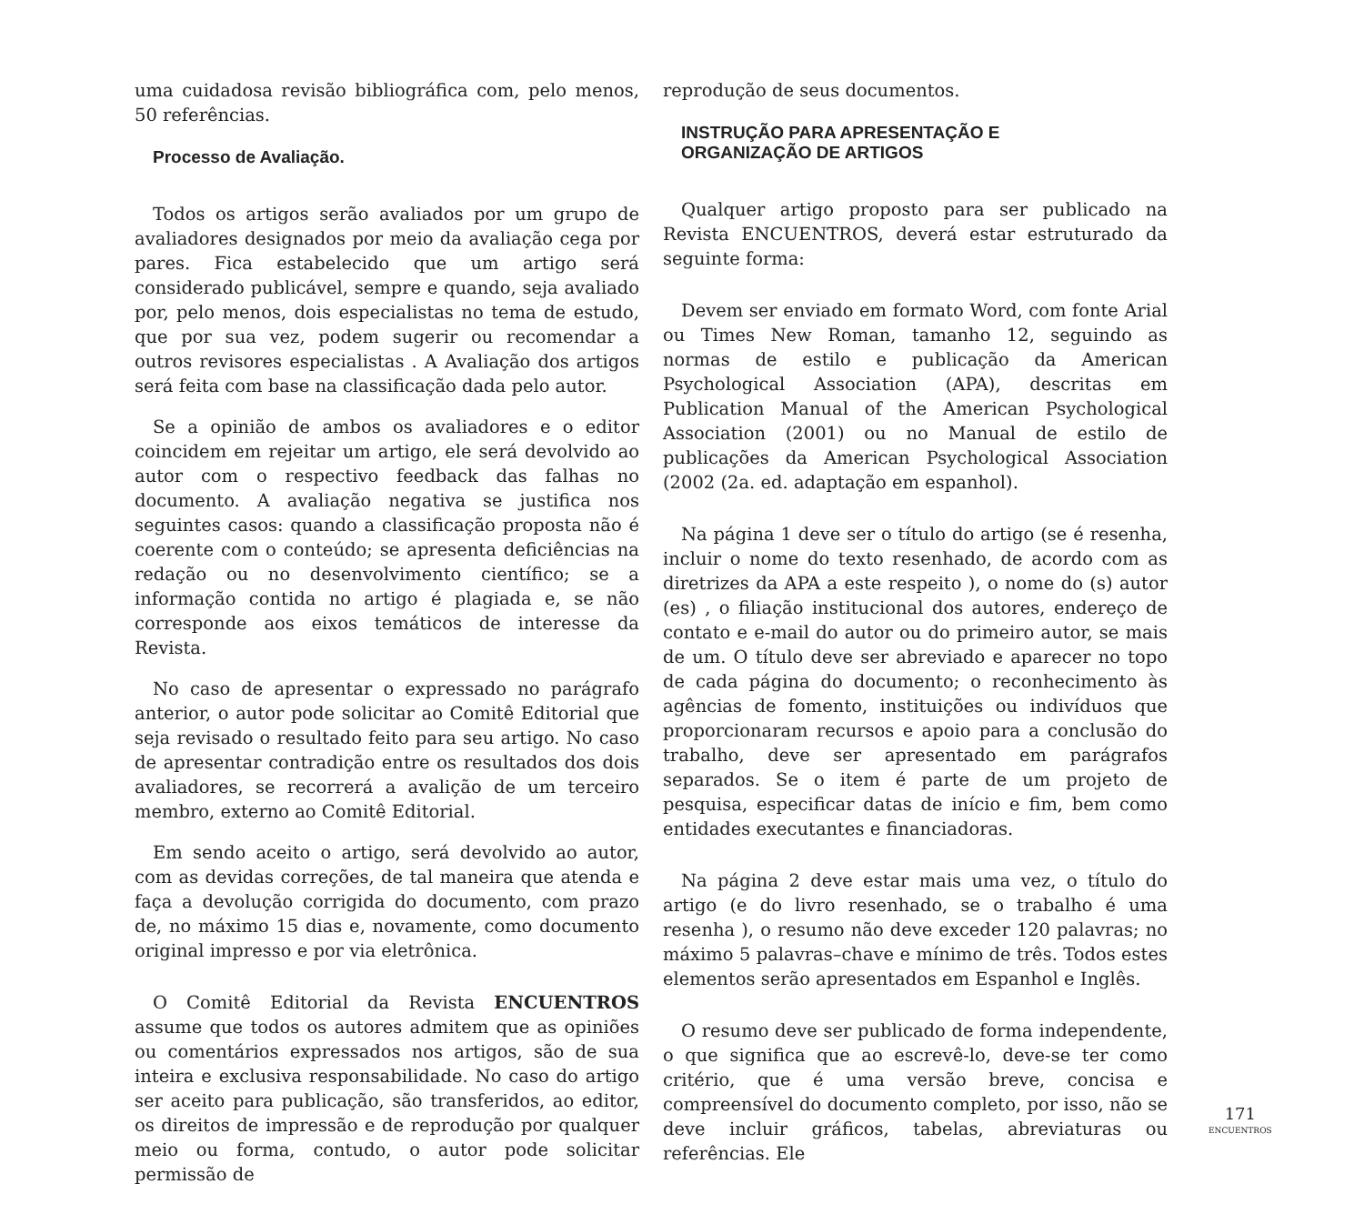uma cuidadosa revisão bibliográfica com, pelo menos, 50 referências.
Processo de Avaliação.
Todos os artigos serão avaliados por um grupo de avaliadores designados por meio da avaliação cega por pares. Fica estabelecido que um artigo será considerado publicável, sempre e quando, seja avaliado por, pelo menos, dois especialistas no tema de estudo, que por sua vez, podem sugerir ou recomendar a outros revisores especialistas . A Avaliação dos artigos será feita com base na classificação dada pelo autor.
Se a opinião de ambos os avaliadores e o editor coincidem em rejeitar um artigo, ele será devolvido ao autor com o respectivo feedback das falhas no documento. A avaliação negativa se justifica nos seguintes casos: quando a classificação proposta não é coerente com o conteúdo; se apresenta deficiências na redação ou no desenvolvimento científico; se a informação contida no artigo é plagiada e, se não corresponde aos eixos temáticos de interesse da Revista.
No caso de apresentar o expressado no parágrafo anterior, o autor pode solicitar ao Comitê Editorial que seja revisado o resultado feito para seu artigo. No caso de apresentar contradição entre os resultados dos dois avaliadores, se recorrerá a avalição de um terceiro membro, externo ao Comitê Editorial.
Em sendo aceito o artigo, será devolvido ao autor, com as devidas correções, de tal maneira que atenda e faça a devolução corrigida do documento, com prazo de, no máximo 15 dias e, novamente, como documento original impresso e por via eletrônica.
O Comitê Editorial da Revista ENCUENTROS assume que todos os autores admitem que as opiniões ou comentários expressados nos artigos, são de sua inteira e exclusiva responsabilidade. No caso do artigo ser aceito para publicação, são transferidos, ao editor, os direitos de impressão e de reprodução por qualquer meio ou forma, contudo, o autor pode solicitar permissão de
reprodução de seus documentos.
INSTRUÇÃO PARA APRESENTAÇÃO E
ORGANIZAÇÃO DE ARTIGOS
Qualquer artigo proposto para ser publicado na Revista ENCUENTROS, deverá estar estruturado da seguinte forma:
Devem ser enviado em formato Word, com fonte Arial ou Times New Roman, tamanho 12, seguindo as normas de estilo e publicação da American Psychological Association (APA), descritas em Publication Manual of the American Psychological Association (2001) ou no Manual de estilo de publicações da American Psychological Association (2002 (2a. ed. adaptação em espanhol).
Na página 1 deve ser o título do artigo (se é resenha, incluir o nome do texto resenhado, de acordo com as diretrizes da APA a este respeito ), o nome do (s) autor (es) , o filiação institucional dos autores, endereço de contato e e-mail do autor ou do primeiro autor, se mais de um. O título deve ser abreviado e aparecer no topo de cada página do documento; o reconhecimento às agências de fomento, instituições ou indivíduos que proporcionaram recursos e apoio para a conclusão do trabalho, deve ser apresentado em parágrafos separados. Se o item é parte de um projeto de pesquisa, especificar datas de início e fim, bem como entidades executantes e financiadoras.
Na página 2 deve estar mais uma vez, o título do artigo (e do livro resenhado, se o trabalho é uma resenha ), o resumo não deve exceder 120 palavras; no máximo 5 palavras–chave e mínimo de três. Todos estes elementos serão apresentados em Espanhol e Inglês.
O resumo deve ser publicado de forma independente, o que significa que ao escrevê-lo, deve-se ter como critério, que é uma versão breve, concisa e compreensível do documento completo, por isso, não se deve incluir gráficos, tabelas, abreviaturas ou referências. Ele
171
ENCUENTROS